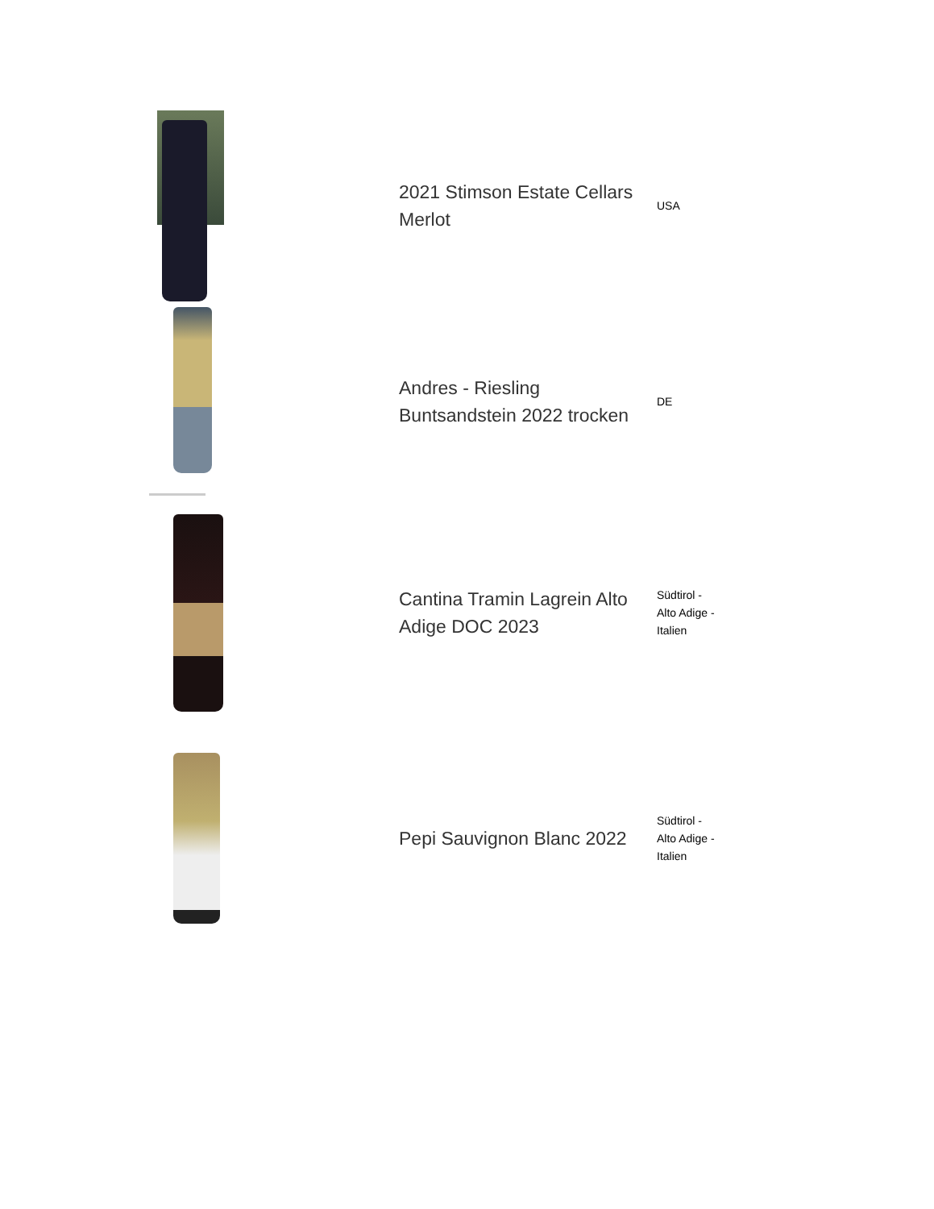| | 2021 Stimson Estate Cellars Merlot | USA |
| | Andres - Riesling Buntsandstein 2022 trocken | DE |
| | Cantina Tramin Lagrein Alto Adige DOC 2023 | Südtirol - Alto Adige - Italien |
| | Pepi Sauvignon Blanc 2022 | Südtirol - Alto Adige - Italien |